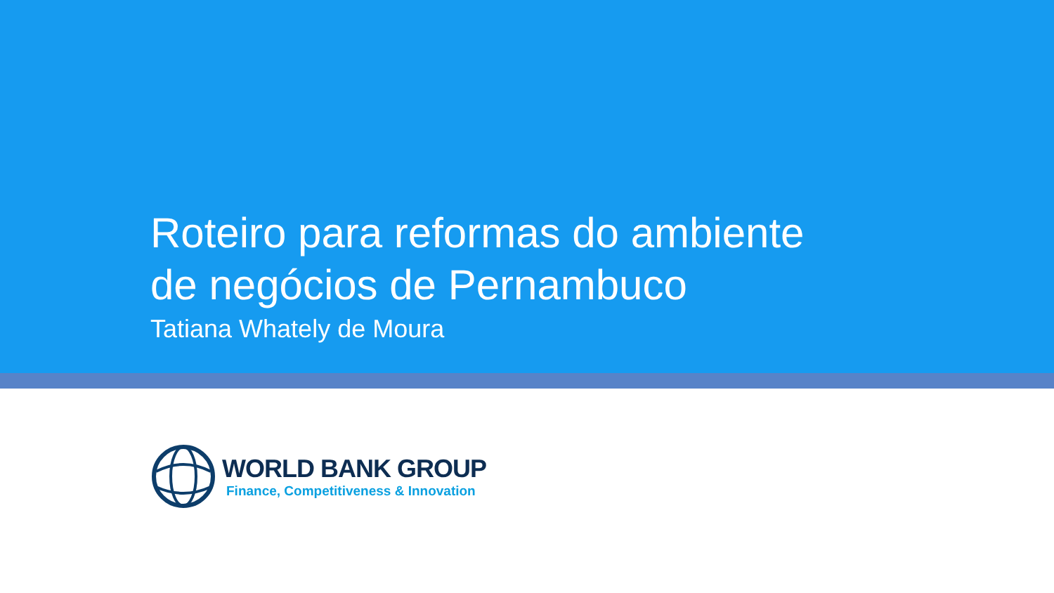Roteiro para reformas do ambiente
de negócios de Pernambuco
Tatiana Whately de Moura
WORLD BANK GROUP
Finance, Competitiveness & Innovation